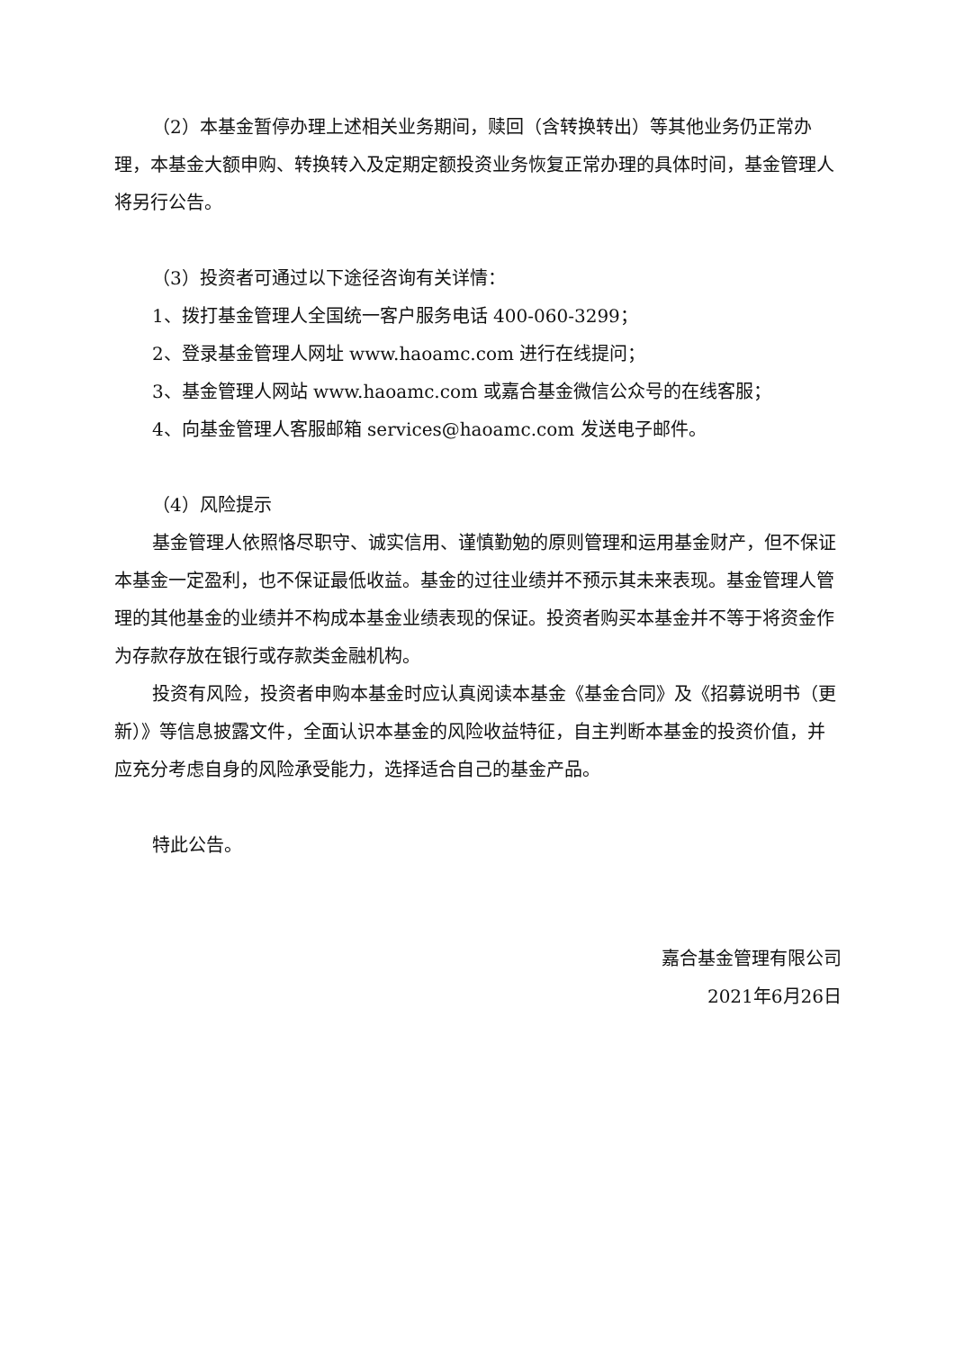（2）本基金暂停办理上述相关业务期间，赎回（含转换转出）等其他业务仍正常办理，本基金大额申购、转换转入及定期定额投资业务恢复正常办理的具体时间，基金管理人将另行公告。
（3）投资者可通过以下途径咨询有关详情：
1、拨打基金管理人全国统一客户服务电话 400-060-3299；
2、登录基金管理人网址 www.haoamc.com 进行在线提问；
3、基金管理人网站 www.haoamc.com 或嘉合基金微信公众号的在线客服；
4、向基金管理人客服邮箱 services@haoamc.com 发送电子邮件。
（4）风险提示
基金管理人依照恪尽职守、诚实信用、谨慎勤勉的原则管理和运用基金财产，但不保证本基金一定盈利，也不保证最低收益。基金的过往业绩并不预示其未来表现。基金管理人管理的其他基金的业绩并不构成本基金业绩表现的保证。投资者购买本基金并不等于将资金作为存款存放在银行或存款类金融机构。
投资有风险，投资者申购本基金时应认真阅读本基金《基金合同》及《招募说明书（更新）》等信息披露文件，全面认识本基金的风险收益特征，自主判断本基金的投资价值，并应充分考虑自身的风险承受能力，选择适合自己的基金产品。
特此公告。
嘉合基金管理有限公司
2021年6月26日